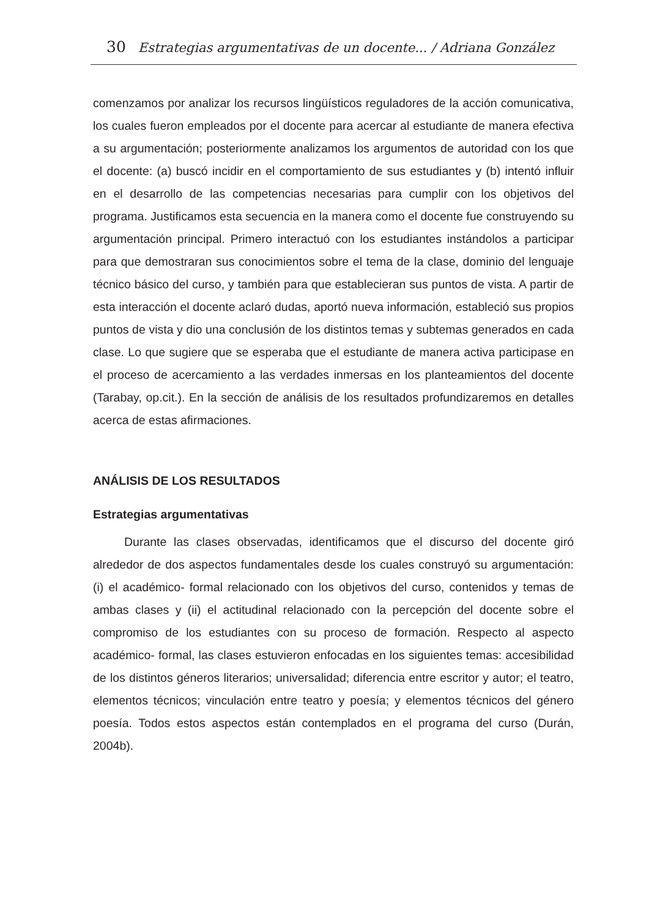30 Estrategias argumentativas de un docente... / Adriana González
comenzamos por analizar los recursos lingüísticos reguladores de la acción comunicativa, los cuales fueron empleados por el docente para acercar al estudiante de manera efectiva a su argumentación; posteriormente analizamos los argumentos de autoridad con los que el docente: (a) buscó incidir en el comportamiento de sus estudiantes y (b) intentó influir en el desarrollo de las competencias necesarias para cumplir con los objetivos del programa. Justificamos esta secuencia en la manera como el docente fue construyendo su argumentación principal. Primero interactuó con los estudiantes instándolos a participar para que demostraran sus conocimientos sobre el tema de la clase, dominio del lenguaje técnico básico del curso, y también para que establecieran sus puntos de vista. A partir de esta interacción el docente aclaró dudas, aportó nueva información, estableció sus propios puntos de vista y dio una conclusión de los distintos temas y subtemas generados en cada clase. Lo que sugiere que se esperaba que el estudiante de manera activa participase en el proceso de acercamiento a las verdades inmersas en los planteamientos del docente (Tarabay, op.cit.). En la sección de análisis de los resultados profundizaremos en detalles acerca de estas afirmaciones.
ANÁLISIS DE LOS RESULTADOS
Estrategias argumentativas
Durante las clases observadas, identificamos que el discurso del docente giró alrededor de dos aspectos fundamentales desde los cuales construyó su argumentación: (i) el académico- formal relacionado con los objetivos del curso, contenidos y temas de ambas clases y (ii) el actitudinal relacionado con la percepción del docente sobre el compromiso de los estudiantes con su proceso de formación. Respecto al aspecto académico- formal, las clases estuvieron enfocadas en los siguientes temas: accesibilidad de los distintos géneros literarios; universalidad; diferencia entre escritor y autor; el teatro, elementos técnicos; vinculación entre teatro y poesía; y elementos técnicos del género poesía. Todos estos aspectos están contemplados en el programa del curso (Durán, 2004b).